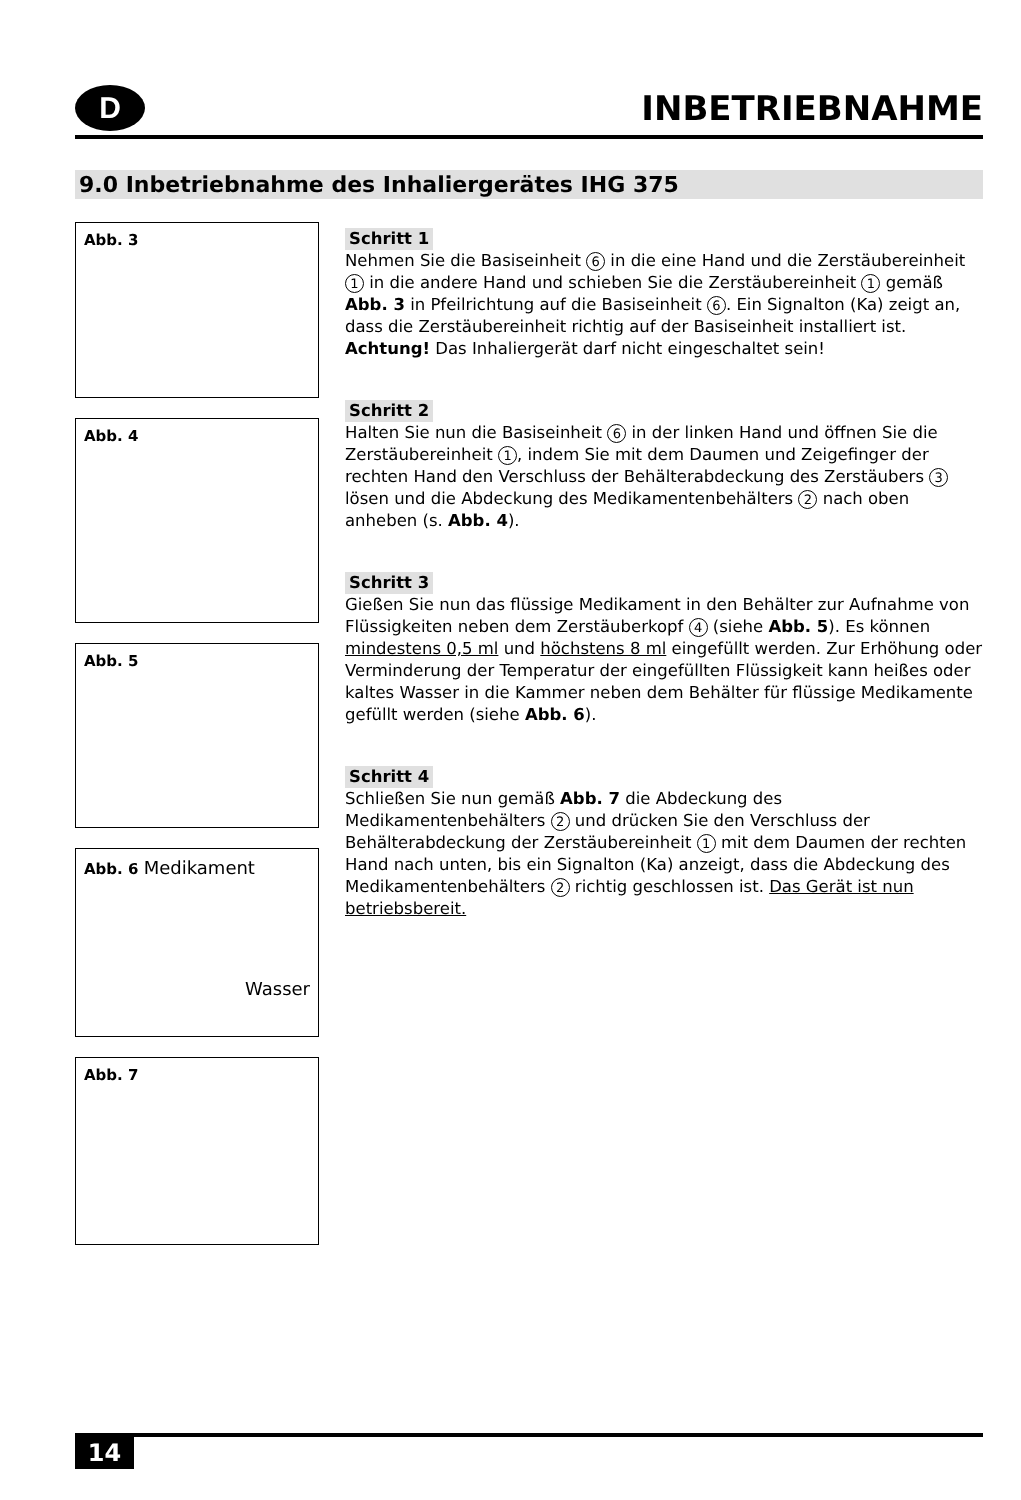D
INBETRIEBNAHME
9.0 Inbetriebnahme des Inhaliergerätes IHG 375
Abb. 3
Abb. 4
Abb. 5
Abb. 6 Medikament
Wasser
Abb. 7
Schritt 1
Nehmen Sie die Basiseinheit 6 in die eine Hand und die Zerstäubereinheit 1 in die andere Hand und schieben Sie die Zerstäubereinheit 1 gemäß Abb. 3 in Pfeilrichtung auf die Basiseinheit 6. Ein Signalton (Ka) zeigt an, dass die Zerstäubereinheit richtig auf der Basiseinheit installiert ist. Achtung! Das Inhaliergerät darf nicht eingeschaltet sein!
Schritt 2
Halten Sie nun die Basiseinheit 6 in der linken Hand und öffnen Sie die Zerstäubereinheit 1, indem Sie mit dem Daumen und Zeigefinger der rechten Hand den Verschluss der Behälterabdeckung des Zerstäubers 3 lösen und die Abdeckung des Medikamentenbehälters 2 nach oben anheben (s. Abb. 4).
Schritt 3
Gießen Sie nun das flüssige Medikament in den Behälter zur Aufnahme von Flüssigkeiten neben dem Zerstäuberkopf 4 (siehe Abb. 5). Es können mindestens 0,5 ml und höchstens 8 ml eingefüllt werden. Zur Erhöhung oder Verminderung der Temperatur der eingefüllten Flüssigkeit kann heißes oder kaltes Wasser in die Kammer neben dem Behälter für flüssige Medikamente gefüllt werden (siehe Abb. 6).
Schritt 4
Schließen Sie nun gemäß Abb. 7 die Abdeckung des Medikamentenbehälters 2 und drücken Sie den Verschluss der Behälterabdeckung der Zerstäubereinheit 1 mit dem Daumen der rechten Hand nach unten, bis ein Signalton (Ka) anzeigt, dass die Abdeckung des Medikamentenbehälters 2 richtig geschlossen ist. Das Gerät ist nun betriebsbereit.
14